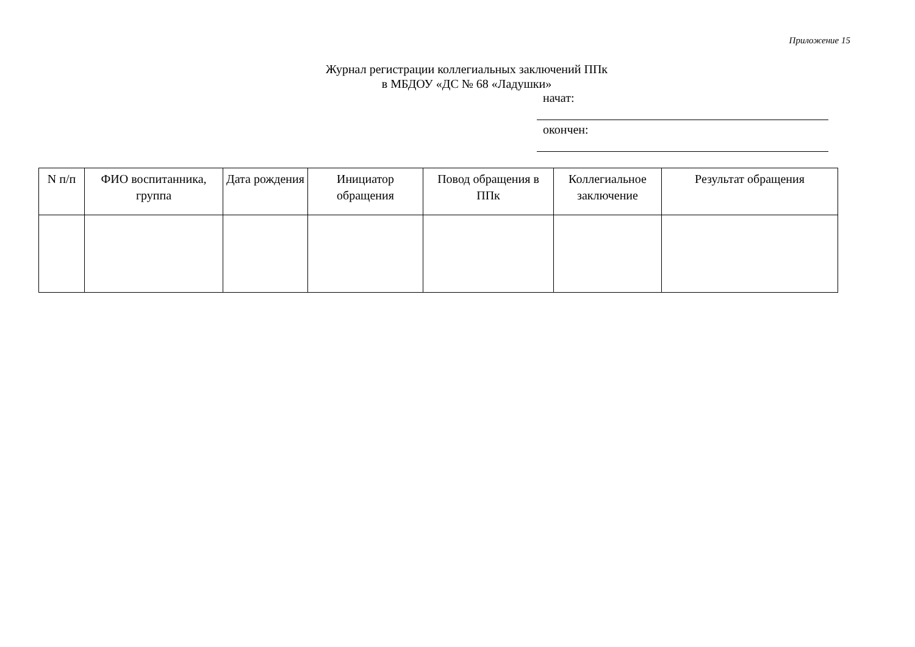Приложение 15
Журнал регистрации коллегиальных заключений ППк
в МБДОУ «ДС № 68 «Ладушки»
начат:
окончен:
| N п/п | ФИО воспитанника, группа | Дата рождения | Инициатор обращения | Повод обращения в ППк | Коллегиальное заключение | Результат обращения |
| --- | --- | --- | --- | --- | --- | --- |